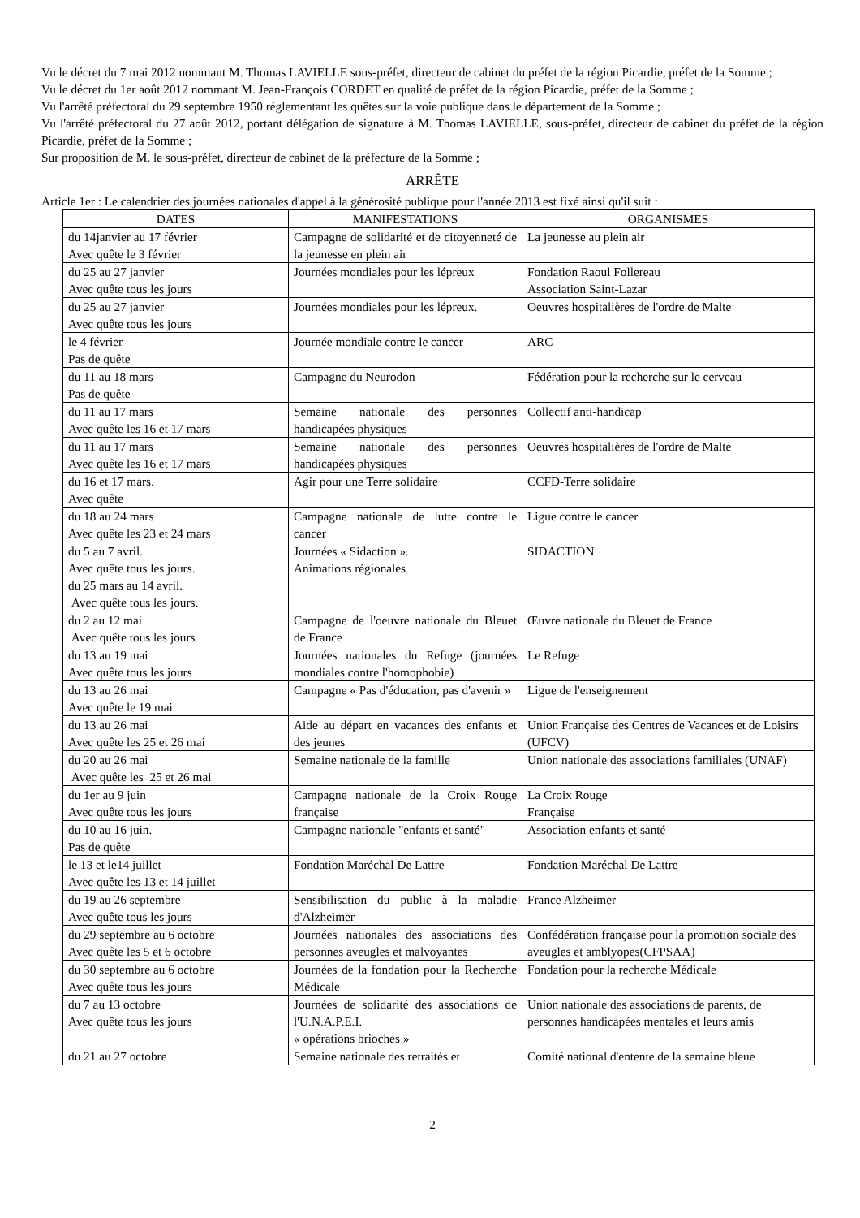Vu le décret du 7 mai 2012 nommant M. Thomas LAVIELLE sous-préfet, directeur de cabinet du préfet de la région Picardie, préfet de la Somme ;
Vu le décret du 1er août 2012 nommant M. Jean-François CORDET en qualité de préfet de la région Picardie, préfet de la Somme ;
Vu l'arrêté préfectoral du 29 septembre 1950 réglementant les quêtes sur la voie publique dans le département de la Somme ;
Vu l'arrêté préfectoral du 27 août 2012, portant délégation de signature à M. Thomas LAVIELLE, sous-préfet, directeur de cabinet du préfet de la région Picardie, préfet de la Somme ;
Sur proposition de M. le sous-préfet, directeur de cabinet de la préfecture de la Somme ;
ARRÊTE
Article 1er : Le calendrier des journées nationales d'appel à la générosité publique pour l'année 2013 est fixé ainsi qu'il suit :
| DATES | MANIFESTATIONS | ORGANISMES |
| --- | --- | --- |
| du 14janvier au 17 février Avec quête le 3 février | Campagne de solidarité et de citoyenneté de la jeunesse en plein air | La jeunesse au plein air |
| du 25 au 27 janvier Avec quête tous les jours | Journées mondiales pour les lépreux | Fondation Raoul Follereau Association Saint-Lazar |
| du 25 au 27 janvier Avec quête tous les jours | Journées mondiales pour les lépreux. | Oeuvres hospitalières de l'ordre de Malte |
| le 4 février Pas de quête | Journée mondiale contre le cancer | ARC |
| du 11 au 18 mars Pas de quête | Campagne du Neurodon | Fédération pour la recherche sur le cerveau |
| du 11 au 17 mars Avec quête les 16 et 17 mars | Semaine nationale des personnes handicapées physiques | Collectif anti-handicap |
| du 11 au 17 mars Avec quête les 16 et 17 mars | Semaine nationale des personnes handicapées physiques | Oeuvres hospitalières de l'ordre de Malte |
| du 16 et 17 mars. Avec quête | Agir pour une Terre solidaire | CCFD-Terre solidaire |
| du 18 au 24 mars Avec quête les 23 et 24 mars | Campagne nationale de lutte contre le cancer | Ligue contre le cancer |
| du 5 au 7 avril. Avec quête tous les jours. du 25 mars au 14 avril. Avec quête tous les jours. | Journées « Sidaction ». Animations régionales | SIDACTION |
| du 2 au 12 mai Avec quête tous les jours | Campagne de l'oeuvre nationale du Bleuet de France | Œuvre nationale du Bleuet de France |
| du 13 au 19 mai Avec quête tous les jours | Journées nationales du Refuge (journées mondiales contre l'homophobie) | Le Refuge |
| du 13 au 26 mai Avec quête le 19 mai | Campagne « Pas d'éducation, pas d'avenir » | Ligue de l'enseignement |
| du 13 au 26 mai Avec quête les 25 et 26 mai | Aide au départ en vacances des enfants et des jeunes | Union Française des Centres de Vacances et de Loisirs (UFCV) |
| du 20 au 26 mai Avec quête les 25 et 26 mai | Semaine nationale de la famille | Union nationale des associations familiales (UNAF) |
| du 1er au 9 juin Avec quête tous les jours | Campagne nationale de la Croix Rouge française | La Croix Rouge Française |
| du 10 au 16 juin. Pas de quête | Campagne nationale "enfants et santé" | Association enfants et santé |
| le 13 et le14 juillet Avec quête les 13 et 14 juillet | Fondation Maréchal De Lattre | Fondation Maréchal De Lattre |
| du 19 au 26 septembre Avec quête tous les jours | Sensibilisation du public à la maladie d'Alzheimer | France Alzheimer |
| du 29 septembre au 6 octobre Avec quête les 5 et 6 octobre | Journées nationales des associations des personnes aveugles et malvoyantes | Confédération française pour la promotion sociale des aveugles et amblyopes(CFPSAA) |
| du 30 septembre au 6 octobre Avec quête tous les jours | Journées de la fondation pour la Recherche Médicale | Fondation pour la recherche Médicale |
| du 7 au 13 octobre Avec quête tous les jours | Journées de solidarité des associations de l'U.N.A.P.E.I. « opérations brioches » | Union nationale des associations de parents, de personnes handicapées mentales et leurs amis |
| du 21 au 27 octobre | Semaine nationale des retraités et | Comité national d'entente de la semaine bleue |
2